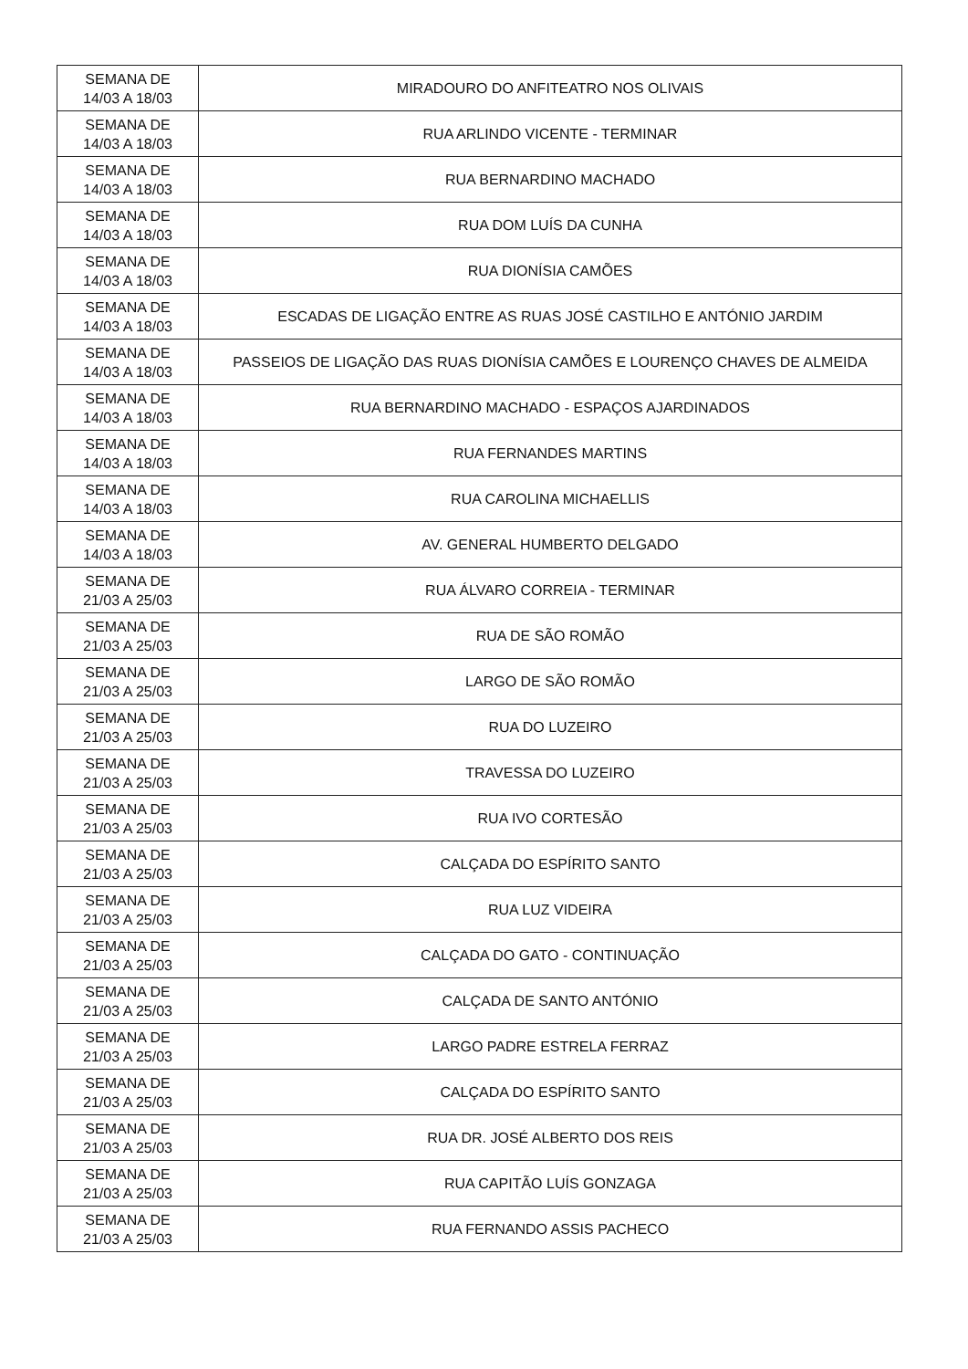| SEMANA DE 14/03 A 18/03 | MIRADOURO DO ANFITEATRO NOS OLIVAIS |
| SEMANA DE 14/03 A 18/03 | RUA ARLINDO VICENTE - TERMINAR |
| SEMANA DE 14/03 A 18/03 | RUA BERNARDINO MACHADO |
| SEMANA DE 14/03 A 18/03 | RUA DOM LUÍS DA CUNHA |
| SEMANA DE 14/03 A 18/03 | RUA DIONÍSIA CAMÕES |
| SEMANA DE 14/03 A 18/03 | ESCADAS DE LIGAÇÃO ENTRE AS RUAS JOSÉ CASTILHO E ANTÓNIO JARDIM |
| SEMANA DE 14/03 A 18/03 | PASSEIOS DE LIGAÇÃO DAS RUAS DIONÍSIA CAMÕES E LOURENÇO CHAVES DE ALMEIDA |
| SEMANA DE 14/03 A 18/03 | RUA BERNARDINO MACHADO - ESPAÇOS AJARDINADOS |
| SEMANA DE 14/03 A 18/03 | RUA FERNANDES MARTINS |
| SEMANA DE 14/03 A 18/03 | RUA CAROLINA MICHAELLIS |
| SEMANA DE 14/03 A 18/03 | AV. GENERAL HUMBERTO DELGADO |
| SEMANA DE 21/03 A 25/03 | RUA ÁLVARO CORREIA - TERMINAR |
| SEMANA DE 21/03 A 25/03 | RUA DE SÃO ROMÃO |
| SEMANA DE 21/03 A 25/03 | LARGO DE SÃO ROMÃO |
| SEMANA DE 21/03 A 25/03 | RUA DO LUZEIRO |
| SEMANA DE 21/03 A 25/03 | TRAVESSA DO LUZEIRO |
| SEMANA DE 21/03 A 25/03 | RUA IVO CORTESÃO |
| SEMANA DE 21/03 A 25/03 | CALÇADA DO ESPÍRITO SANTO |
| SEMANA DE 21/03 A 25/03 | RUA LUZ VIDEIRA |
| SEMANA DE 21/03 A 25/03 | CALÇADA DO GATO - CONTINUAÇÃO |
| SEMANA DE 21/03 A 25/03 | CALÇADA DE SANTO ANTÓNIO |
| SEMANA DE 21/03 A 25/03 | LARGO PADRE ESTRELA FERRAZ |
| SEMANA DE 21/03 A 25/03 | CALÇADA DO ESPÍRITO SANTO |
| SEMANA DE 21/03 A 25/03 | RUA DR. JOSÉ ALBERTO DOS REIS |
| SEMANA DE 21/03 A 25/03 | RUA CAPITÃO LUÍS GONZAGA |
| SEMANA DE 21/03 A 25/03 | RUA FERNANDO ASSIS PACHECO |